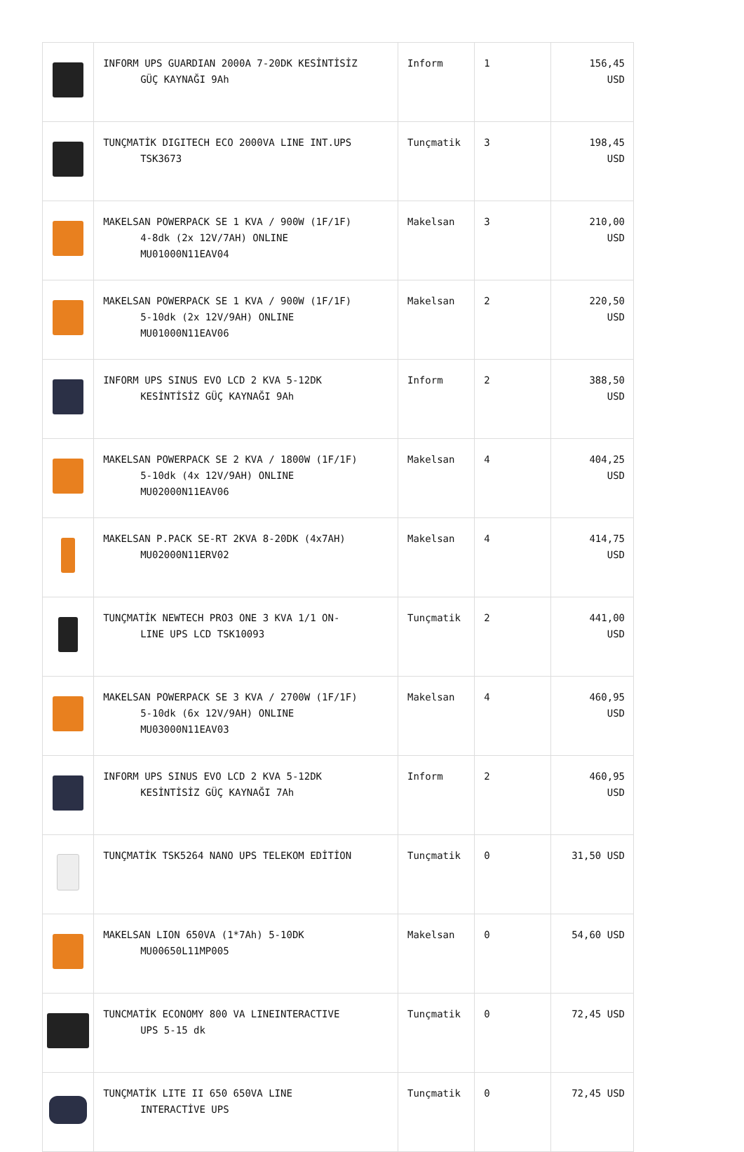| | INFORM UPS GUARDIAN 2000A 7-20DK KESİNTİSİZ GÜÇ KAYNAĞI 9Ah | Inform | 1 | 156,45 USD |
| | TUNÇMATİK DIGITECH ECO 2000VA LINE INT.UPS TSK3673 | Tunçmatik | 3 | 198,45 USD |
| | MAKELSAN POWERPACK SE 1 KVA / 900W (1F/1F) 4-8dk (2x 12V/7AH) ONLINE MU01000N11EAV04 | Makelsan | 3 | 210,00 USD |
| | MAKELSAN POWERPACK SE 1 KVA / 900W (1F/1F) 5-10dk (2x 12V/9AH) ONLINE MU01000N11EAV06 | Makelsan | 2 | 220,50 USD |
| | INFORM UPS SINUS EVO LCD 2 KVA 5-12DK KESİNTİSİZ GÜÇ KAYNAĞI 9Ah | Inform | 2 | 388,50 USD |
| | MAKELSAN POWERPACK SE 2 KVA / 1800W (1F/1F) 5-10dk (4x 12V/9AH) ONLINE MU02000N11EAV06 | Makelsan | 4 | 404,25 USD |
| | MAKELSAN P.PACK SE-RT 2KVA 8-20DK (4x7AH) MU02000N11ERV02 | Makelsan | 4 | 414,75 USD |
| | TUNÇMATİK NEWTECH PRO3 ONE 3 KVA 1/1 ON- LINE UPS LCD TSK10093 | Tunçmatik | 2 | 441,00 USD |
| | MAKELSAN POWERPACK SE 3 KVA / 2700W (1F/1F) 5-10dk (6x 12V/9AH) ONLINE MU03000N11EAV03 | Makelsan | 4 | 460,95 USD |
| | INFORM UPS SINUS EVO LCD 2 KVA 5-12DK KESİNTİSİZ GÜÇ KAYNAĞI 7Ah | Inform | 2 | 460,95 USD |
| | TUNÇMATİK TSK5264 NANO UPS TELEKOM EDİTİON | Tunçmatik | 0 | 31,50 USD |
| | MAKELSAN LION 650VA (1*7Ah) 5-10DK MU00650L11MP005 | Makelsan | 0 | 54,60 USD |
| | TUNCMATİK ECONOMY 800 VA LINEINTERACTIVE UPS 5-15 dk | Tunçmatik | 0 | 72,45 USD |
| | TUNÇMATİK LITE II 650 650VA LINE INTERACTİVE UPS | Tunçmatik | 0 | 72,45 USD |